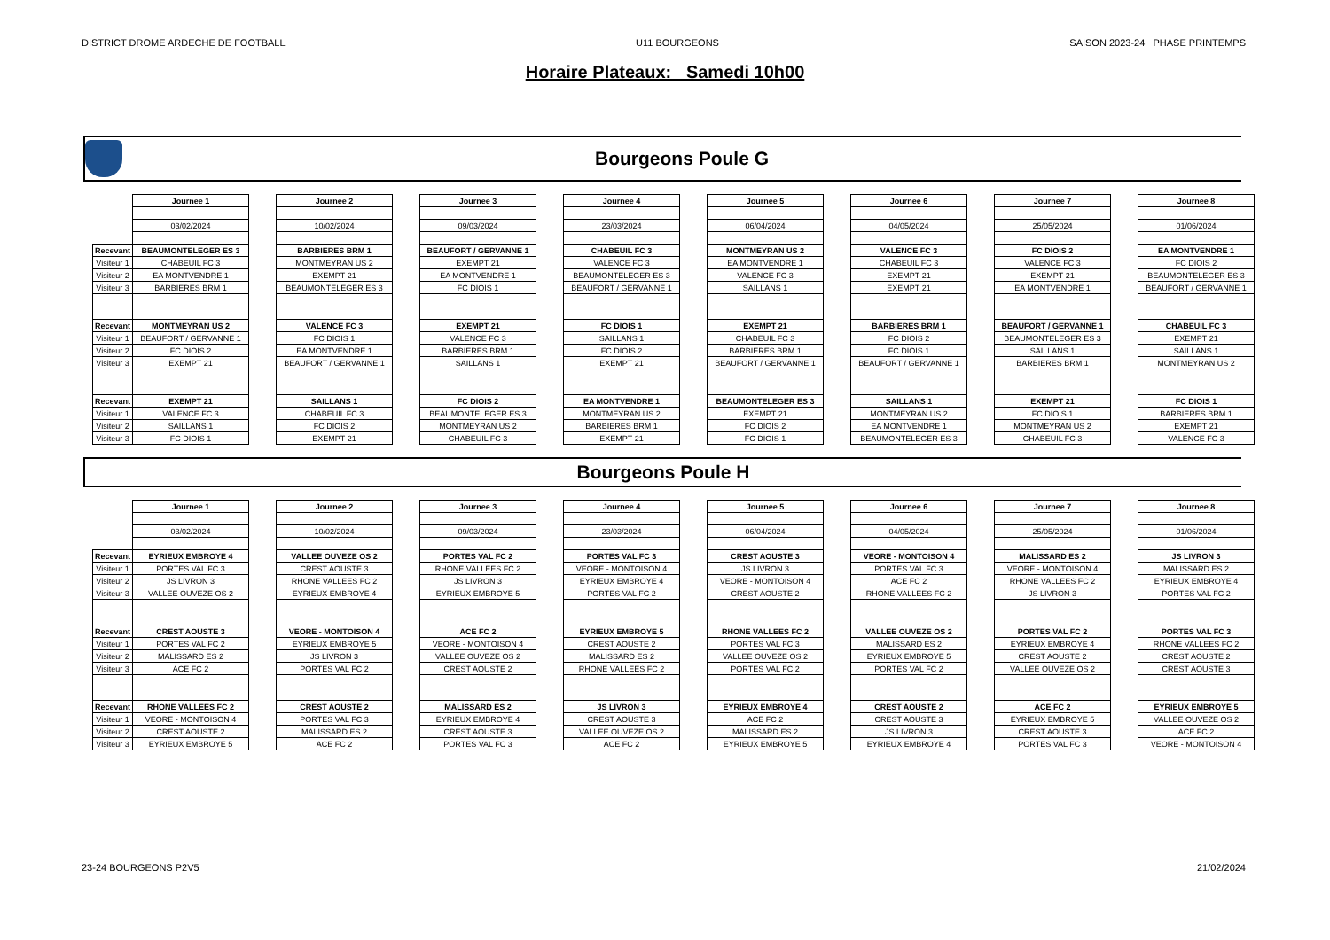DISTRICT DROME ARDECHE DE FOOTBALL U11 BOURGEONS SAISON 2023-24 PHASE PRINTEMPS
Horaire Plateaux: Samedi 10h00
Bourgeons Poule G
| | Journee 1 | | Journee 2 | | Journee 3 | | Journee 4 | | Journee 5 | | Journee 6 | | Journee 7 | | Journee 8 |
| | 03/02/2024 | | 10/02/2024 | | 09/03/2024 | | 23/03/2024 | | 06/04/2024 | | 04/05/2024 | | 25/05/2024 | | 01/06/2024 |
| Recevant | BEAUMONTELEGER ES 3 | | BARBIERES BRM 1 | | BEAUFORT / GERVANNE 1 | | CHABEUIL FC 3 | | MONTMEYRAN US 2 | | VALENCE FC 3 | | FC DIOIS 2 | | EA MONTVENDRE 1 |
| Visiteur 1 | CHABEUIL FC 3 | | MONTMEYRAN US 2 | | EXEMPT 21 | | VALENCE FC 3 | | EA MONTVENDRE 1 | | CHABEUIL FC 3 | | VALENCE FC 3 | | FC DIOIS 2 |
| Visiteur 2 | EA MONTVENDRE 1 | | EXEMPT 21 | | EA MONTVENDRE 1 | | BEAUMONTELEGER ES 3 | | VALENCE FC 3 | | EXEMPT 21 | | EXEMPT 21 | | BEAUMONTELEGER ES 3 |
| Visiteur 3 | BARBIERES BRM 1 | | BEAUMONTELEGER ES 3 | | FC DIOIS 1 | | BEAUFORT / GERVANNE 1 | | SAILLANS 1 | | EXEMPT 21 | | EA MONTVENDRE 1 | | BEAUFORT / GERVANNE 1 |
| Recevant | MONTMEYRAN US 2 | | VALENCE FC 3 | | EXEMPT 21 | | FC DIOIS 1 | | EXEMPT 21 | | BARBIERES BRM 1 | | BEAUFORT / GERVANNE 1 | | CHABEUIL FC 3 |
| Visiteur 1 | BEAUFORT / GERVANNE 1 | | FC DIOIS 1 | | VALENCE FC 3 | | SAILLANS 1 | | CHABEUIL FC 3 | | FC DIOIS 2 | | BEAUMONTELEGER ES 3 | | EXEMPT 21 |
| Visiteur 2 | FC DIOIS 2 | | EA MONTVENDRE 1 | | BARBIERES BRM 1 | | FC DIOIS 2 | | BARBIERES BRM 1 | | FC DIOIS 1 | | SAILLANS 1 | | SAILLANS 1 |
| Visiteur 3 | EXEMPT 21 | | BEAUFORT / GERVANNE 1 | | SAILLANS 1 | | EXEMPT 21 | | BEAUFORT / GERVANNE 1 | | BEAUFORT / GERVANNE 1 | | BARBIERES BRM 1 | | MONTMEYRAN US 2 |
| Recevant | EXEMPT 21 | | SAILLANS 1 | | FC DIOIS 2 | | EA MONTVENDRE 1 | | BEAUMONTELEGER ES 3 | | SAILLANS 1 | | EXEMPT 21 | | FC DIOIS 1 |
| Visiteur 1 | VALENCE FC 3 | | CHABEUIL FC 3 | | BEAUMONTELEGER ES 3 | | MONTMEYRAN US 2 | | EXEMPT 21 | | MONTMEYRAN US 2 | | FC DIOIS 1 | | BARBIERES BRM 1 |
| Visiteur 2 | SAILLANS 1 | | FC DIOIS 2 | | MONTMEYRAN US 2 | | BARBIERES BRM 1 | | FC DIOIS 2 | | EA MONTVENDRE 1 | | MONTMEYRAN US 2 | | EXEMPT 21 |
| Visiteur 3 | FC DIOIS 1 | | EXEMPT 21 | | CHABEUIL FC 3 | | EXEMPT 21 | | FC DIOIS 1 | | BEAUMONTELEGER ES 3 | | CHABEUIL FC 3 | | VALENCE FC 3 |
Bourgeons Poule H
| | Journee 1 | | Journee 2 | | Journee 3 | | Journee 4 | | Journee 5 | | Journee 6 | | Journee 7 | | Journee 8 |
| | 03/02/2024 | | 10/02/2024 | | 09/03/2024 | | 23/03/2024 | | 06/04/2024 | | 04/05/2024 | | 25/05/2024 | | 01/06/2024 |
| Recevant | EYRIEUX EMBROYE 4 | | VALLEE OUVEZE OS 2 | | PORTES VAL FC 2 | | PORTES VAL FC 3 | | CREST AOUSTE 3 | | VEORE - MONTOISON 4 | | MALISSARD ES 2 | | JS LIVRON 3 |
| Visiteur 1 | PORTES VAL FC 3 | | CREST AOUSTE 3 | | RHONE VALLEES FC 2 | | VEORE - MONTOISON 4 | | JS LIVRON 3 | | PORTES VAL FC 3 | | VEORE - MONTOISON 4 | | MALISSARD ES 2 |
| Visiteur 2 | JS LIVRON 3 | | RHONE VALLEES FC 2 | | JS LIVRON 3 | | EYRIEUX EMBROYE 4 | | VEORE - MONTOISON 4 | | ACE FC 2 | | RHONE VALLEES FC 2 | | EYRIEUX EMBROYE 4 |
| Visiteur 3 | VALLEE OUVEZE OS 2 | | EYRIEUX EMBROYE 4 | | EYRIEUX EMBROYE 5 | | PORTES VAL FC 2 | | CREST AOUSTE 2 | | RHONE VALLEES FC 2 | | JS LIVRON 3 | | PORTES VAL FC 2 |
| Recevant | CREST AOUSTE 3 | | VEORE - MONTOISON 4 | | ACE FC 2 | | EYRIEUX EMBROYE 5 | | RHONE VALLEES FC 2 | | VALLEE OUVEZE OS 2 | | PORTES VAL FC 2 | | PORTES VAL FC 3 |
| Visiteur 1 | PORTES VAL FC 2 | | EYRIEUX EMBROYE 5 | | VEORE - MONTOISON 4 | | CREST AOUSTE 2 | | PORTES VAL FC 3 | | MALISSARD ES 2 | | EYRIEUX EMBROYE 4 | | RHONE VALLEES FC 2 |
| Visiteur 2 | MALISSARD ES 2 | | JS LIVRON 3 | | VALLEE OUVEZE OS 2 | | MALISSARD ES 2 | | VALLEE OUVEZE OS 2 | | EYRIEUX EMBROYE 5 | | CREST AOUSTE 2 | | CREST AOUSTE 2 |
| Visiteur 3 | ACE FC 2 | | PORTES VAL FC 2 | | CREST AOUSTE 2 | | RHONE VALLEES FC 2 | | PORTES VAL FC 2 | | PORTES VAL FC 2 | | VALLEE OUVEZE OS 2 | | CREST AOUSTE 3 |
| Recevant | RHONE VALLEES FC 2 | | CREST AOUSTE 2 | | MALISSARD ES 2 | | JS LIVRON 3 | | EYRIEUX EMBROYE 4 | | CREST AOUSTE 2 | | ACE FC 2 | | EYRIEUX EMBROYE 5 |
| Visiteur 1 | VEORE - MONTOISON 4 | | PORTES VAL FC 3 | | EYRIEUX EMBROYE 4 | | CREST AOUSTE 3 | | ACE FC 2 | | CREST AOUSTE 3 | | EYRIEUX EMBROYE 5 | | VALLEE OUVEZE OS 2 |
| Visiteur 2 | CREST AOUSTE 2 | | MALISSARD ES 2 | | CREST AOUSTE 3 | | VALLEE OUVEZE OS 2 | | MALISSARD ES 2 | | JS LIVRON 3 | | CREST AOUSTE 3 | | ACE FC 2 |
| Visiteur 3 | EYRIEUX EMBROYE 5 | | ACE FC 2 | | PORTES VAL FC 3 | | ACE FC 2 | | EYRIEUX EMBROYE 5 | | EYRIEUX EMBROYE 4 | | PORTES VAL FC 3 | | VEORE - MONTOISON 4 |
23-24 BOURGEONS P2V5 21/02/2024